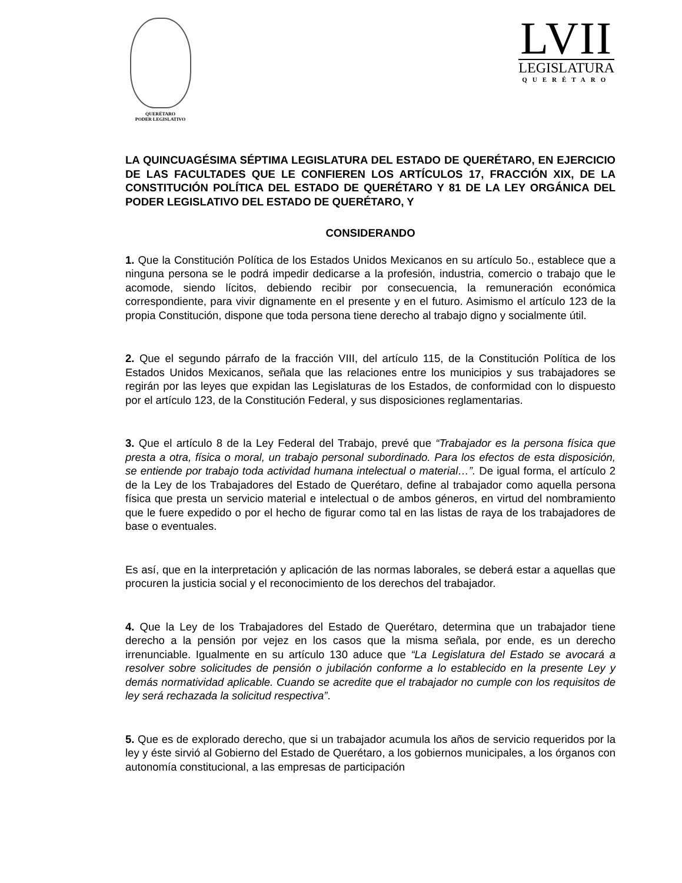QUERÉTARO
PODER LEGISLATIVO
LVII
LEGISLATURA
QUERÉTARO
LA QUINCUAGÉSIMA SÉPTIMA LEGISLATURA DEL ESTADO DE QUERÉTARO, EN EJERCICIO DE LAS FACULTADES QUE LE CONFIEREN LOS ARTÍCULOS 17, FRACCIÓN XIX, DE LA CONSTITUCIÓN POLÍTICA DEL ESTADO DE QUERÉTARO Y 81 DE LA LEY ORGÁNICA DEL PODER LEGISLATIVO DEL ESTADO DE QUERÉTARO, Y
CONSIDERANDO
1. Que la Constitución Política de los Estados Unidos Mexicanos en su artículo 5o., establece que a ninguna persona se le podrá impedir dedicarse a la profesión, industria, comercio o trabajo que le acomode, siendo lícitos, debiendo recibir por consecuencia, la remuneración económica correspondiente, para vivir dignamente en el presente y en el futuro. Asimismo el artículo 123 de la propia Constitución, dispone que toda persona tiene derecho al trabajo digno y socialmente útil.
2. Que el segundo párrafo de la fracción VIII, del artículo 115, de la Constitución Política de los Estados Unidos Mexicanos, señala que las relaciones entre los municipios y sus trabajadores se regirán por las leyes que expidan las Legislaturas de los Estados, de conformidad con lo dispuesto por el artículo 123, de la Constitución Federal, y sus disposiciones reglamentarias.
3. Que el artículo 8 de la Ley Federal del Trabajo, prevé que “Trabajador es la persona física que presta a otra, física o moral, un trabajo personal subordinado. Para los efectos de esta disposición, se entiende por trabajo toda actividad humana intelectual o material…”. De igual forma, el artículo 2 de la Ley de los Trabajadores del Estado de Querétaro, define al trabajador como aquella persona física que presta un servicio material e intelectual o de ambos géneros, en virtud del nombramiento que le fuere expedido o por el hecho de figurar como tal en las listas de raya de los trabajadores de base o eventuales.
Es así, que en la interpretación y aplicación de las normas laborales, se deberá estar a aquellas que procuren la justicia social y el reconocimiento de los derechos del trabajador.
4. Que la Ley de los Trabajadores del Estado de Querétaro, determina que un trabajador tiene derecho a la pensión por vejez en los casos que la misma señala, por ende, es un derecho irrenunciable. Igualmente en su artículo 130 aduce que “La Legislatura del Estado se avocará a resolver sobre solicitudes de pensión o jubilación conforme a lo establecido en la presente Ley y demás normatividad aplicable. Cuando se acredite que el trabajador no cumple con los requisitos de ley será rechazada la solicitud respectiva”.
5. Que es de explorado derecho, que si un trabajador acumula los años de servicio requeridos por la ley y éste sirvió al Gobierno del Estado de Querétaro, a los gobiernos municipales, a los órganos con autonomía constitucional, a las empresas de participación